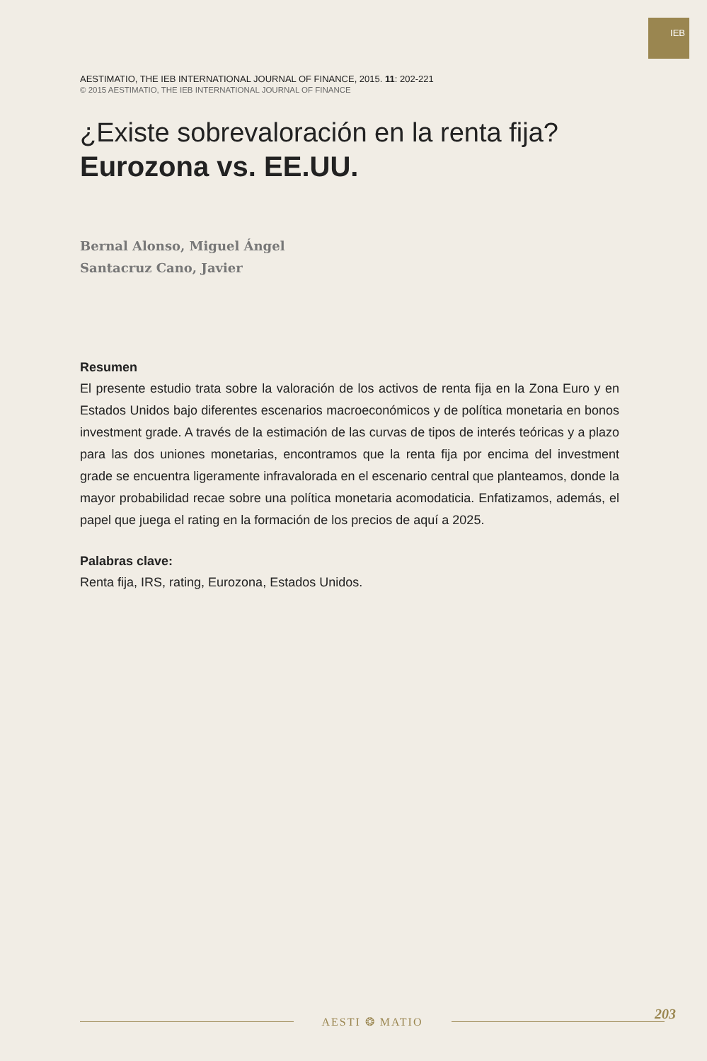IEB
AESTIMATIO, THE IEB INTERNATIONAL JOURNAL OF FINANCE, 2015. 11: 202-221
© 2015 AESTIMATIO, THE IEB INTERNATIONAL JOURNAL OF FINANCE
¿Existe sobrevaloración en la renta fija?
Eurozona vs. EE.UU.
Bernal Alonso, Miguel Ángel
Santacruz Cano, Javier
Resumen
El presente estudio trata sobre la valoración de los activos de renta fija en la Zona Euro y en Estados Unidos bajo diferentes escenarios macroeconómicos y de política monetaria en bonos investment grade. A través de la estimación de las curvas de tipos de interés teóricas y a plazo para las dos uniones monetarias, encontramos que la renta fija por encima del investment grade se encuentra ligeramente infravalorada en el escenario central que planteamos, donde la mayor probabilidad recae sobre una política monetaria acomodaticia. Enfatizamos, además, el papel que juega el rating en la formación de los precios de aquí a 2025.
Palabras clave:
Renta fija, IRS, rating, Eurozona, Estados Unidos.
AESTI ❂ MATIO 203